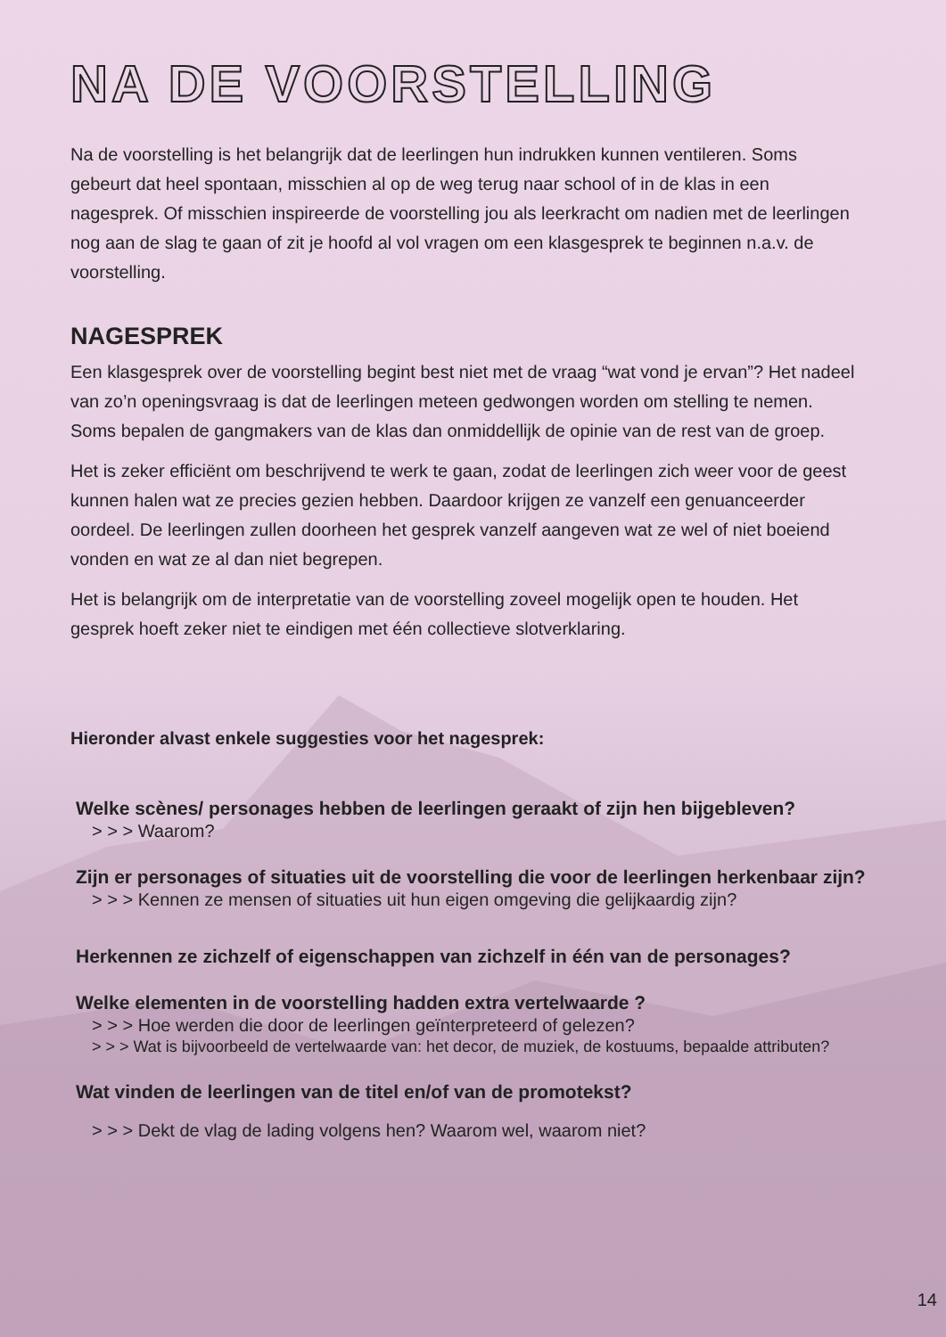NA DE VOORSTELLING
Na de voorstelling is het belangrijk dat de leerlingen hun indrukken kunnen ventileren. Soms gebeurt dat heel spontaan, misschien al op de weg terug naar school of in de klas in een nagesprek. Of misschien inspireerde de voorstelling jou als leerkracht om nadien met de leerlingen nog aan de slag te gaan of zit je hoofd al vol vragen om een klasgesprek te beginnen n.a.v. de voorstelling.
NAGESPREK
Een klasgesprek over de voorstelling begint best niet met de vraag “wat vond je ervan”? Het nadeel van zo’n openingsvraag is dat de leerlingen meteen gedwongen worden om stelling te nemen. Soms bepalen de gangmakers van de klas dan onmiddellijk de opinie van de rest van de groep.
Het is zeker efficiënt om beschrijvend te werk te gaan, zodat de leerlingen zich weer voor de geest kunnen halen wat ze precies gezien hebben. Daardoor krijgen ze vanzelf een genuanceerder oordeel. De leerlingen zullen doorheen het gesprek vanzelf aangeven wat ze wel of niet boeiend vonden en wat ze al dan niet begrepen.
Het is belangrijk om de interpretatie van de voorstelling zoveel mogelijk open te houden. Het gesprek hoeft zeker niet te eindigen met één collectieve slotverklaring.
Hieronder alvast enkele suggesties voor het nagesprek:
Welke scènes/ personages hebben de leerlingen geraakt of zijn hen bijgebleven?
> > > Waarom?
Zijn er personages of situaties uit de voorstelling die voor de leerlingen herkenbaar zijn?
> > > Kennen ze mensen of situaties uit hun eigen omgeving die gelijkaardig zijn?
Herkennen ze zichzelf of eigenschappen van zichzelf in één van de personages?
Welke elementen in de voorstelling hadden extra vertelwaarde ?
> > > Hoe werden die door de leerlingen geïnterpreteerd of gelezen?
> > > Wat is bijvoorbeeld de vertelwaarde van: het decor, de muziek, de kostuums, bepaalde attributen?
Wat vinden de leerlingen van de titel en/of van de promotekst?
> > > Dekt de vlag de lading volgens hen? Waarom wel, waarom niet?
14